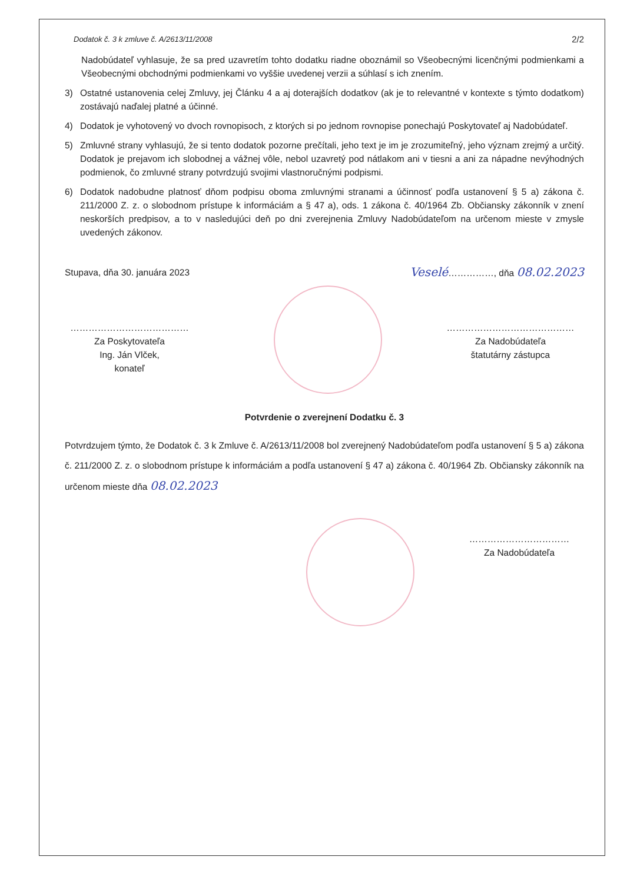Dodatok č. 3 k zmluve č. A/2613/11/2008 2/2
Nadobúdateľ vyhlasuje, že sa pred uzavretím tohto dodatku riadne oboznámil so Všeobecnými licenčnými podmienkami a Všeobecnými obchodnými podmienkami vo vyššie uvedenej verzii a súhlasí s ich znením.
3) Ostatné ustanovenia celej Zmluvy, jej Článku 4 a aj doterajších dodatkov (ak je to relevantné v kontexte s týmto dodatkom) zostávajú naďalej platné a účinné.
4) Dodatok je vyhotovený vo dvoch rovnopisoch, z ktorých si po jednom rovnopise ponechajú Poskytovateľ aj Nadobúdateľ.
5) Zmluvné strany vyhlasujú, že si tento dodatok pozorne prečítali, jeho text je im je zrozumiteľný, jeho význam zrejmý a určitý. Dodatok je prejavom ich slobodnej a vážnej vôle, nebol uzavretý pod nátlakom ani v tiesni a ani za nápadne nevýhodných podmienok, čo zmluvné strany potvrdzujú svojimi vlastnoručnými podpismi.
6) Dodatok nadobudne platnosť dňom podpisu oboma zmluvnými stranami a účinnosť podľa ustanovení § 5 a) zákona č. 211/2000 Z. z. o slobodnom prístupe k informáciám a § 47 a), ods. 1 zákona č. 40/1964 Zb. Občiansky zákonník v znení neskorších predpisov, a to v nasledujúci deň po dni zverejnenia Zmluvy Nadobúdateľom na určenom mieste v zmysle uvedených zákonov.
Stupava, dňa 30. januára 2023 Veselé……………, dňa 08.02.2023
…………………………………
Za Poskytovateľa
Ing. Ján Vlček,
konateľ
……………………………………
Za Nadobúdateľa
štatutárny zástupca
Potvrdenie o zverejnení Dodatku č. 3
Potvrdzujem týmto, že Dodatok č. 3 k Zmluve č. A/2613/11/2008 bol zverejnený Nadobúdateľom podľa ustanovení § 5 a) zákona č. 211/2000 Z. z. o slobodnom prístupe k informáciám a podľa ustanovení § 47 a) zákona č. 40/1964 Zb. Občiansky zákonník na určenom mieste dňa 08.02.2023
……………………………
Za Nadobúdateľa